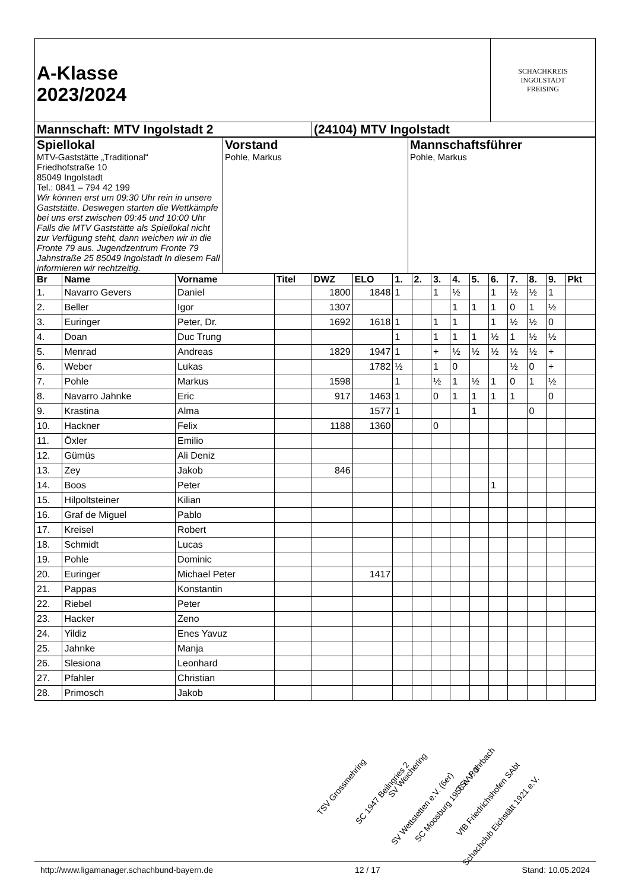| A-Klasse 2023/2024 | | SCHACHKREIS INGOLSTADT FREISING |
| Mannschaft: MTV Ingolstadt 2 | (24104) MTV Ingolstadt | |
| Spiellokal MTV-Gaststätte „Traditional“ Friedhofstraße 10 85049 Ingolstadt Tel.: 0841 – 794 42 199 Wir können erst um 09:30 Uhr rein in unsere Gaststätte. Deswegen starten die Wettkämpfe bei uns erst zwischen 09:45 und 10:00 Uhr Falls die MTV Gaststätte als Spiellokal nicht zur Verfügung steht, dann weichen wir in die Fronte 79 aus. Jugendzentrum Fronte 79 Jahnstraße 25 85049 Ingolstadt In diesem Fall informieren wir rechtzeitig. | Vorstand Pohle, Markus | Mannschaftsführer Pohle, Markus |
| Br | Name | Vorname | Titel | DWZ | ELO | 1. | 2. | 3. | 4. | 5. | 6. | 7. | 8. | 9. | Pkt |
| --- | --- | --- | --- | --- | --- | --- | --- | --- | --- | --- | --- | --- | --- | --- | --- |
| 1. | Navarro Gevers | Daniel | | 1800 | 1848 | 1 | | 1 | ½ | | 1 | ½ | ½ | 1 | |
| 2. | Beller | Igor | | 1307 | | | | | 1 | 1 | 1 | 0 | 1 | ½ | |
| 3. | Euringer | Peter, Dr. | | 1692 | 1618 | 1 | | 1 | 1 | | 1 | ½ | ½ | 0 | |
| 4. | Doan | Duc Trung | | | | 1 | | 1 | 1 | 1 | ½ | 1 | ½ | ½ | |
| 5. | Menrad | Andreas | | 1829 | 1947 | 1 | | + | ½ | ½ | ½ | ½ | ½ | + | |
| 6. | Weber | Lukas | | | 1782 | ½ | | 1 | 0 | | | ½ | 0 | + | |
| 7. | Pohle | Markus | | 1598 | | 1 | | ½ | 1 | ½ | 1 | 0 | 1 | ½ | |
| 8. | Navarro Jahnke | Eric | | 917 | 1463 | 1 | | 0 | 1 | 1 | 1 | 1 | | 0 | |
| 9. | Krastina | Alma | | | 1577 | 1 | | | | 1 | | | 0 | | |
| 10. | Hackner | Felix | | 1188 | 1360 | | | 0 | | | | | | | |
| 11. | Öxler | Emilio | | | | | | | | | | | | | |
| 12. | Gümüs | Ali Deniz | | | | | | | | | | | | | |
| 13. | Zey | Jakob | | 846 | | | | | | | | | | | |
| 14. | Boos | Peter | | | | | | | | | 1 | | | | |
| 15. | Hilpoltsteiner | Kilian | | | | | | | | | | | | | |
| 16. | Graf de Miguel | Pablo | | | | | | | | | | | | | |
| 17. | Kreisel | Robert | | | | | | | | | | | | | |
| 18. | Schmidt | Lucas | | | | | | | | | | | | | |
| 19. | Pohle | Dominic | | | | | | | | | | | | | |
| 20. | Euringer | Michael Peter | | | 1417 | | | | | | | | | | |
| 21. | Pappas | Konstantin | | | | | | | | | | | | | |
| 22. | Riebel | Peter | | | | | | | | | | | | | |
| 23. | Hacker | Zeno | | | | | | | | | | | | | |
| 24. | Yildiz | Enes Yavuz | | | | | | | | | | | | | |
| 25. | Jahnke | Manja | | | | | | | | | | | | | |
| 26. | Slesiona | Leonhard | | | | | | | | | | | | | |
| 27. | Pfahler | Christian | | | | | | | | | | | | | |
| 28. | Primosch | Jakob | | | | | | | | | | | | | |
TSV Grossmehring
SC 1947 Beilngries 2
SV Weichering
SV Wettstetten e.V. (6er) SC Moosburg 1956 e.V. 3
TSV Rohrbach
VfB Friedrichshofen SAbt
Schachclub Eichstätt 1921 e.V.
http://www.ligamanager.schachbund-bayern.de 12 / 17 Stand: 10.05.2024